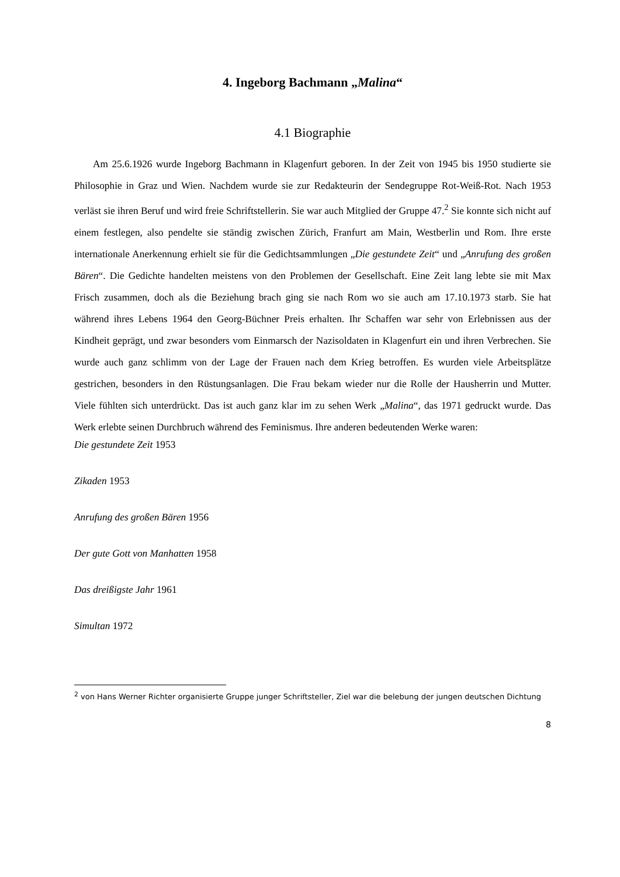4. Ingeborg Bachmann „Malina“
4.1 Biographie
Am 25.6.1926 wurde Ingeborg Bachmann in Klagenfurt geboren. In der Zeit von 1945 bis 1950 studierte sie Philosophie in Graz und Wien. Nachdem wurde sie zur Redakteurin der Sendegruppe Rot-Weiß-Rot. Nach 1953 verläst sie ihren Beruf und wird freie Schriftstellerin. Sie war auch Mitglied der Gruppe 47.<sup>2</sup> Sie konnte sich nicht auf einem festlegen, also pendelte sie ständig zwischen Zürich, Franfurt am Main, Westberlin und Rom. Ihre erste internationale Anerkennung erhielt sie für die Gedichtsammlungen „Die gestundete Zeit“ und „Anrufung des großen Bären“. Die Gedichte handelten meistens von den Problemen der Gesellschaft. Eine Zeit lang lebte sie mit Max Frisch zusammen, doch als die Beziehung brach ging sie nach Rom wo sie auch am 17.10.1973 starb. Sie hat während ihres Lebens 1964 den Georg-Büchner Preis erhalten. Ihr Schaffen war sehr von Erlebnissen aus der Kindheit geprägt, und zwar besonders vom Einmarsch der Nazisoldaten in Klagenfurt ein und ihren Verbrechen. Sie wurde auch ganz schlimm von der Lage der Frauen nach dem Krieg betroffen. Es wurden viele Arbeitsplätze gestrichen, besonders in den Rüstungsanlagen. Die Frau bekam wieder nur die Rolle der Hausherrin und Mutter. Viele fühlten sich unterdrückt. Das ist auch ganz klar im zu sehen Werk „Malina“, das 1971 gedruckt wurde. Das Werk erlebte seinen Durchbruch während des Feminismus. Ihre anderen bedeutenden Werke waren:
Die gestundete Zeit 1953
Zikaden 1953
Anrufung des großen Bären 1956
Der gute Gott von Manhatten 1958
Das dreißigste Jahr 1961
Simultan 1972
<sup>2</sup> von Hans Werner Richter organisierte Gruppe junger Schriftsteller, Ziel war die belebung der jungen deutschen Dichtung
8